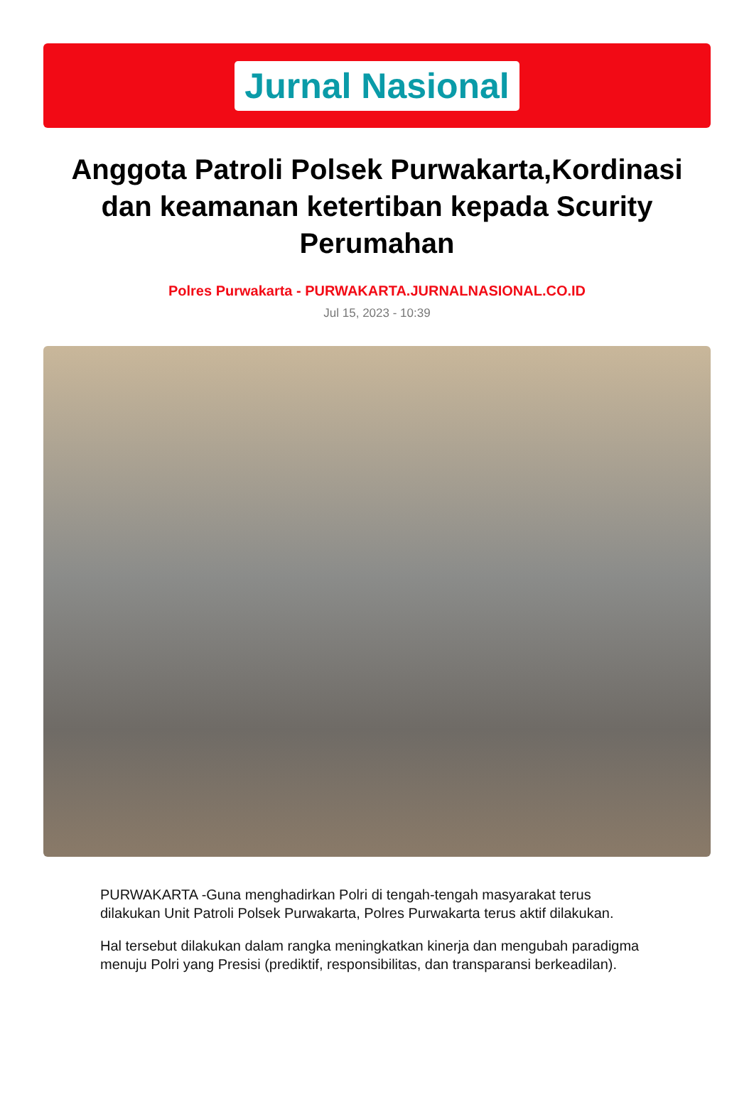Jurnal Nasional
Anggota Patroli Polsek Purwakarta,Kordinasi dan keamanan ketertiban kepada Scurity Perumahan
Polres Purwakarta - PURWAKARTA.JURNALNASIONAL.CO.ID
Jul 15, 2023 - 10:39
PURWAKARTA -Guna menghadirkan Polri di tengah-tengah masyarakat terus dilakukan Unit Patroli Polsek Purwakarta, Polres Purwakarta terus aktif dilakukan.
Hal tersebut dilakukan dalam rangka meningkatkan kinerja dan mengubah paradigma menuju Polri yang Presisi (prediktif, responsibilitas, dan transparansi berkeadilan).